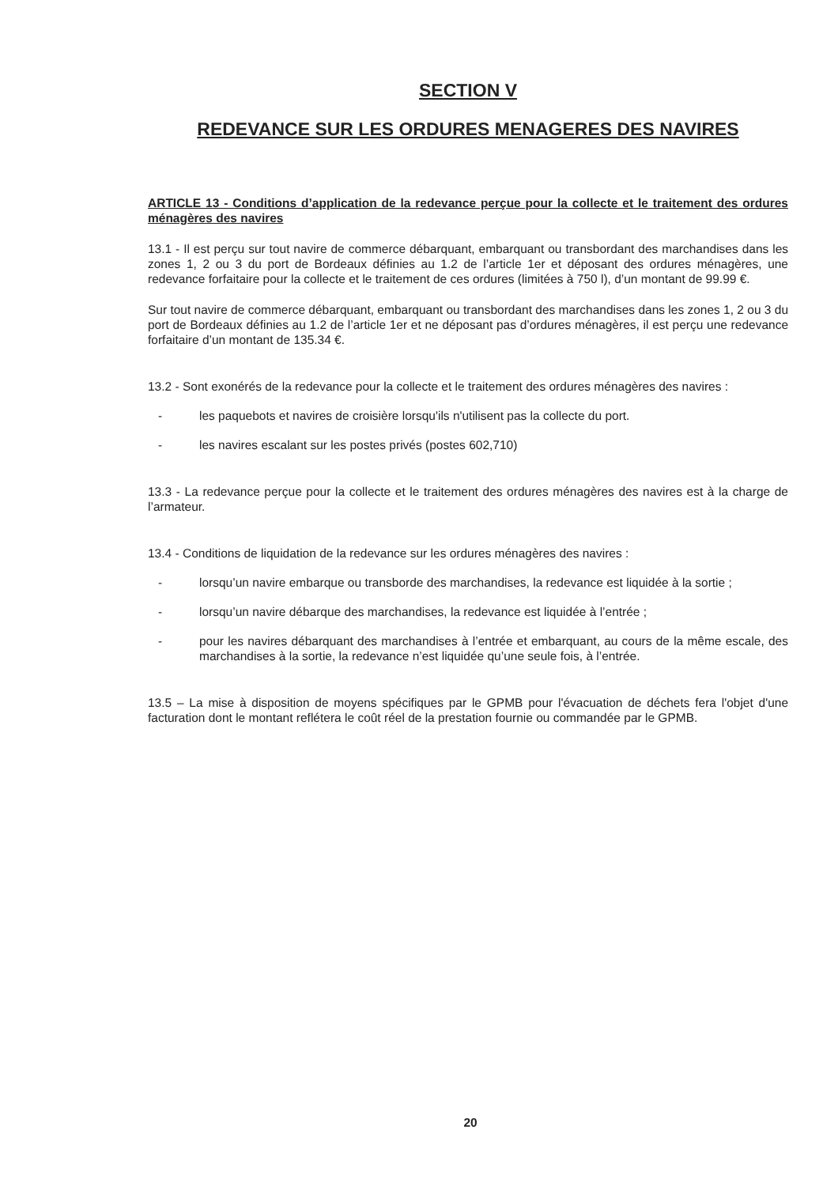SECTION V
REDEVANCE SUR LES ORDURES MENAGERES DES NAVIRES
ARTICLE 13 - Conditions d’application de la redevance perçue pour la collecte et le traitement des ordures ménagères des navires
13.1 - Il est perçu sur tout navire de commerce débarquant, embarquant ou transbordant des marchandises dans les zones 1, 2 ou 3 du port de Bordeaux définies au 1.2 de l’article 1er et déposant des ordures ménagères, une redevance forfaitaire pour la collecte et le traitement de ces ordures (limitées à 750 l), d’un montant de 99.99 €.
Sur tout navire de commerce débarquant, embarquant ou transbordant des marchandises dans les zones 1, 2 ou 3 du port de Bordeaux définies au 1.2 de l’article 1er et ne déposant pas d’ordures ménagères, il est perçu une redevance forfaitaire d’un montant de 135.34 €.
13.2 - Sont exonérés de la redevance pour la collecte et le traitement des ordures ménagères des navires :
- les paquebots et navires de croisière lorsqu'ils n'utilisent pas la collecte du port.
- les navires escalant sur les postes privés (postes 602,710)
13.3 - La redevance perçue pour la collecte et le traitement des ordures ménagères des navires est à la charge de l’armateur.
13.4 - Conditions de liquidation de la redevance sur les ordures ménagères des navires :
- lorsqu’un navire embarque ou transborde des marchandises, la redevance est liquidée à la sortie ;
- lorsqu’un navire débarque des marchandises, la redevance est liquidée à l’entrée ;
- pour les navires débarquant des marchandises à l’entrée et embarquant, au cours de la même escale, des marchandises à la sortie, la redevance n’est liquidée qu’une seule fois, à l’entrée.
13.5 – La mise à disposition de moyens spécifiques par le GPMB pour l'évacuation de déchets fera l'objet d'une facturation dont le montant reflétera le coût réel de la prestation fournie ou commandée par le GPMB.
20